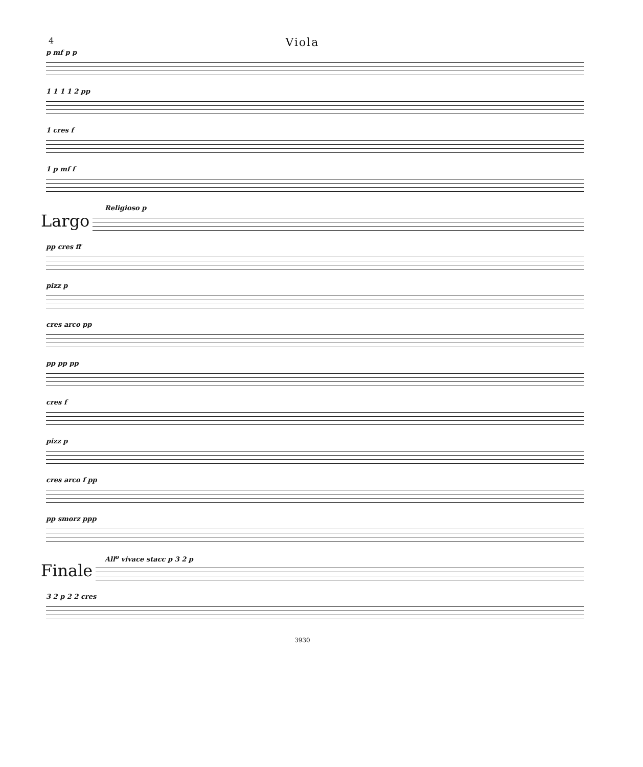4
Viola
p mf p p
1 1 1 1 2 pp
1 cres f
1 p mf f
Largo
Religioso p
pp cres ff
pizz p
cres arco pp
pp pp pp
cres f
pizz p
cres arco f pp
pp smorz ppp
Finale
All<sup>o</sup> vivace stacc p 3 2 p
3 2 p 2 2 cres
3930